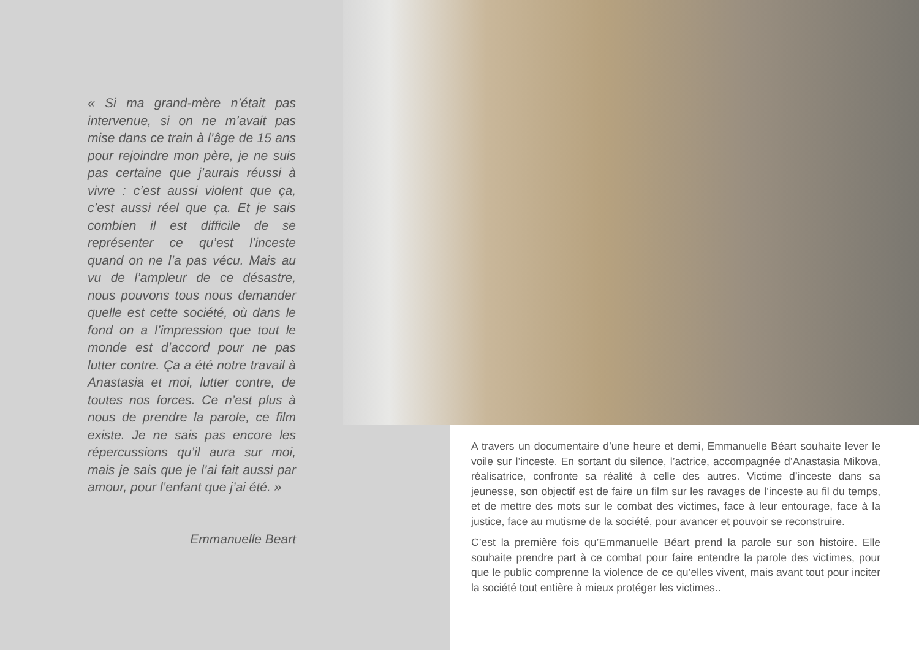« Si ma grand-mère n’était pas intervenue, si on ne m’avait pas mise dans ce train à l’âge de 15 ans pour rejoindre mon père, je ne suis pas certaine que j’aurais réussi à vivre : c’est aussi violent que ça, c’est aussi réel que ça. Et je sais combien il est difficile de se représenter ce qu’est l’inceste quand on ne l’a pas vécu. Mais au vu de l’ampleur de ce désastre, nous pouvons tous nous demander quelle est cette société, où dans le fond on a l’impression que tout le monde est d’accord pour ne pas lutter contre. Ça a été notre travail à Anastasia et moi, lutter contre, de toutes nos forces. Ce n’est plus à nous de prendre la parole, ce film existe. Je ne sais pas encore les répercussions qu’il aura sur moi, mais je sais que je l’ai fait aussi par amour, pour l’enfant que j’ai été. »
Emmanuelle Beart
A travers un documentaire d’une heure et demi, Emmanuelle Béart souhaite lever le voile sur l’inceste. En sortant du silence, l’actrice, accompagnée d’Anastasia Mikova, réalisatrice, confronte sa réalité à celle des autres. Victime d’inceste dans sa jeunesse, son objectif est de faire un film sur les ravages de l’inceste au fil du temps, et de mettre des mots sur le combat des victimes, face à leur entourage, face à la justice, face au mutisme de la société, pour avancer et pouvoir se reconstruire.
C’est la première fois qu’Emmanuelle Béart prend la parole sur son histoire. Elle souhaite prendre part à ce combat pour faire entendre la parole des victimes, pour que le public comprenne la violence de ce qu’elles vivent, mais avant tout pour inciter la société tout entière à mieux protéger les victimes..